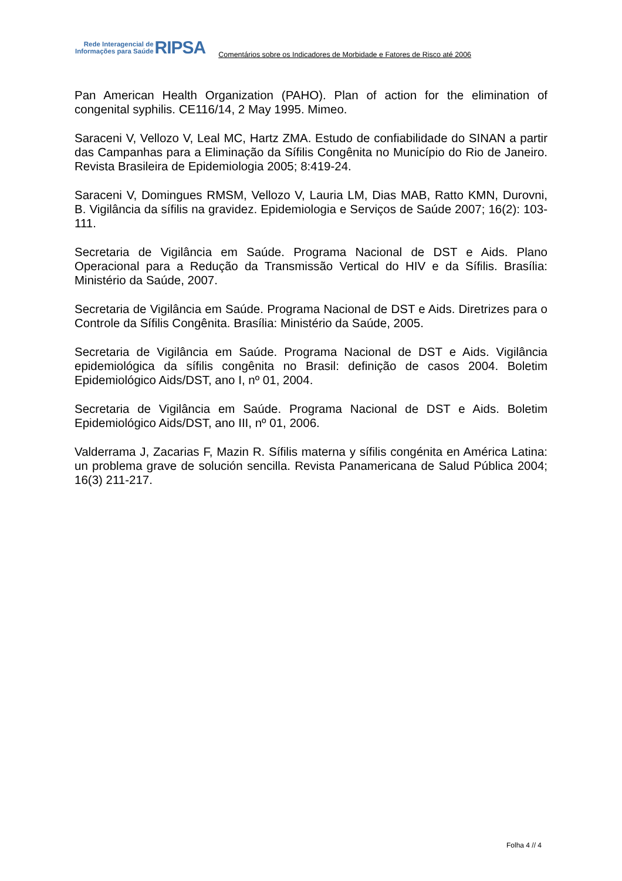Rede Interagencial de
Informações para Saúde
RIPSA
Comentários sobre os Indicadores de Morbidade e Fatores de Risco até 2006
Pan American Health Organization (PAHO). Plan of action for the elimination of congenital syphilis. CE116/14, 2 May 1995. Mimeo.
Saraceni V, Vellozo V, Leal MC, Hartz ZMA. Estudo de confiabilidade do SINAN a partir das Campanhas para a Eliminação da Sífilis Congênita no Município do Rio de Janeiro. Revista Brasileira de Epidemiologia 2005; 8:419-24.
Saraceni V, Domingues RMSM, Vellozo V, Lauria LM, Dias MAB, Ratto KMN, Durovni, B. Vigilância da sífilis na gravidez. Epidemiologia e Serviços de Saúde 2007; 16(2): 103-111.
Secretaria de Vigilância em Saúde. Programa Nacional de DST e Aids. Plano Operacional para a Redução da Transmissão Vertical do HIV e da Sífilis. Brasília: Ministério da Saúde, 2007.
Secretaria de Vigilância em Saúde. Programa Nacional de DST e Aids. Diretrizes para o Controle da Sífilis Congênita. Brasília: Ministério da Saúde, 2005.
Secretaria de Vigilância em Saúde. Programa Nacional de DST e Aids. Vigilância epidemiológica da sífilis congênita no Brasil: definição de casos 2004. Boletim Epidemiológico Aids/DST, ano I, nº 01, 2004.
Secretaria de Vigilância em Saúde. Programa Nacional de DST e Aids. Boletim Epidemiológico Aids/DST, ano III, nº 01, 2006.
Valderrama J, Zacarias F, Mazin R. Sífilis materna y sífilis congénita en América Latina: un problema grave de solución sencilla. Revista Panamericana de Salud Pública 2004; 16(3) 211-217.
Folha 4 // 4